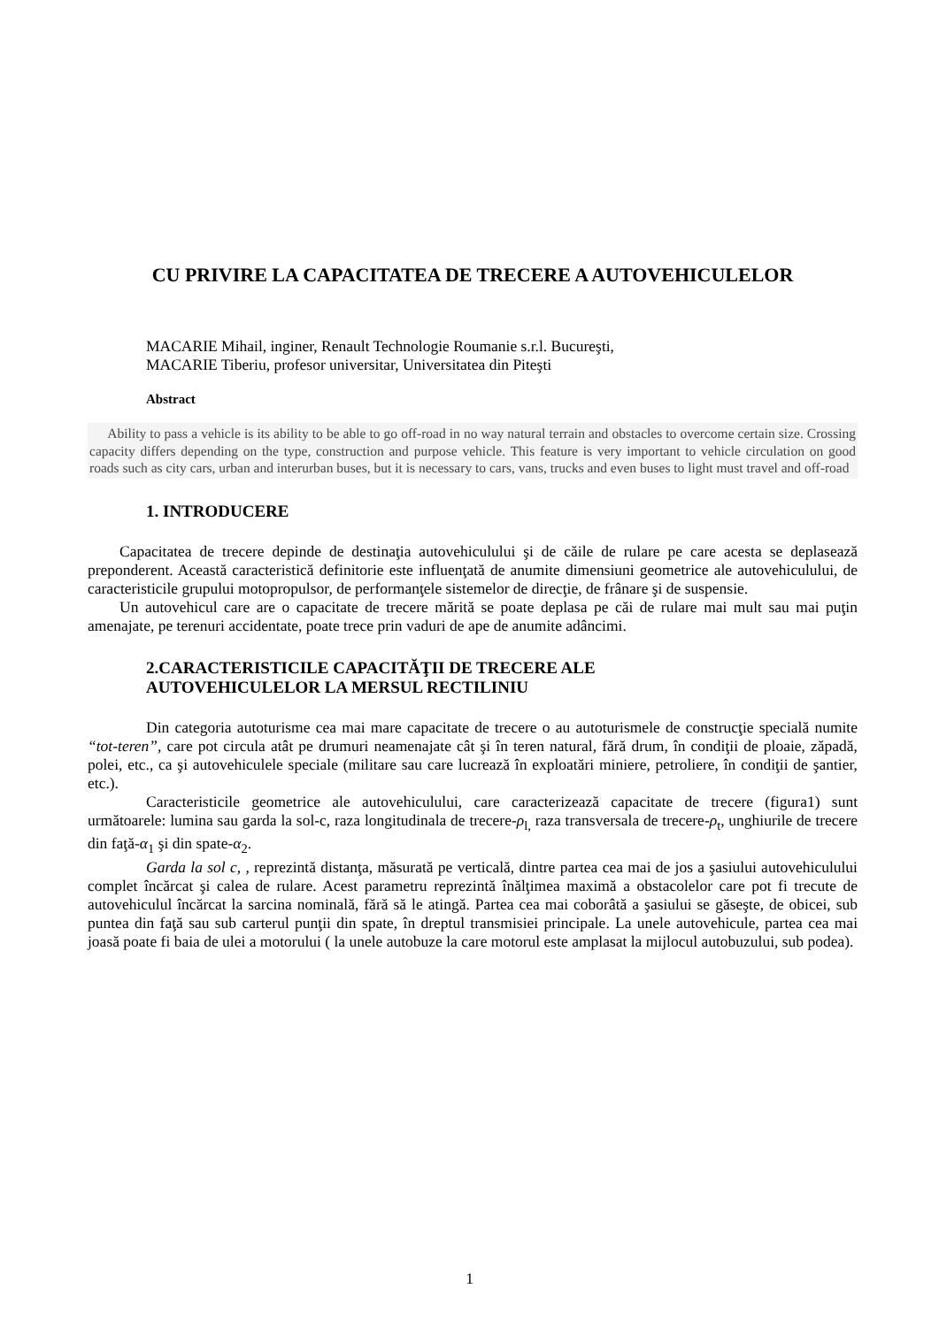CU PRIVIRE LA CAPACITATEA DE TRECERE A AUTOVEHICULELOR
MACARIE Mihail, inginer, Renault Technologie Roumanie s.r.l. Bucureşti,
MACARIE Tiberiu, profesor universitar, Universitatea din Piteşti
Abstract
Ability to pass a vehicle is its ability to be able to go off-road in no way natural terrain and obstacles to overcome certain size. Crossing capacity differs depending on the type, construction and purpose vehicle. This feature is very important to vehicle circulation on good roads such as city cars, urban and interurban buses, but it is necessary to cars, vans, trucks and even buses to light must travel and off-road
1. INTRODUCERE
Capacitatea de trecere depinde de destinaţia autovehiculului şi de căile de rulare pe care acesta se deplasează preponderent. Această caracteristică definitorie este influenţată de anumite dimensiuni geometrice ale autovehiculului, de caracteristicile grupului motopropulsor, de performanţele sistemelor de direcţie, de frânare şi de suspensie.
Un autovehicul care are o capacitate de trecere mărită se poate deplasa pe căi de rulare mai mult sau mai puţin amenajate, pe terenuri accidentate, poate trece prin vaduri de ape de anumite adâncimi.
2.CARACTERISTICILE CAPACITĂŢII DE TRECERE ALE
AUTOVEHICULELOR LA MERSUL RECTILINIU
Din categoria autoturisme cea mai mare capacitate de trecere o au autoturismele de construcţie specială numite “tot-teren”, care pot circula atât pe drumuri neamenajate cât şi în teren natural, fără drum, în condiţii de ploaie, zăpadă, polei, etc., ca şi autovehiculele speciale (militare sau care lucrează în exploatări miniere, petroliere, în condiţii de şantier, etc.).
Caracteristicile geometrice ale autovehiculului, care caracterizează capacitate de trecere (figura1) sunt următoarele: lumina sau garda la sol-c, raza longitudinala de trecere-ρ<sub>l,</sub> raza transversala de trecere-ρ<sub>t</sub>, unghiurile de trecere din faţă-α<sub>1</sub> şi din spate-α<sub>2</sub>.
Garda la sol c, , reprezintă distanţa, măsurată pe verticală, dintre partea cea mai de jos a şasiului autovehiculului complet încărcat şi calea de rulare. Acest parametru reprezintă înălţimea maximă a obstacolelor care pot fi trecute de autovehiculul încărcat la sarcina nominală, fără să le atingă. Partea cea mai coborâtă a şasiului se găseşte, de obicei, sub puntea din faţă sau sub carterul punţii din spate, în dreptul transmisiei principale. La unele autovehicule, partea cea mai joasă poate fi baia de ulei a motorului ( la unele autobuze la care motorul este amplasat la mijlocul autobuzului, sub podea).
1